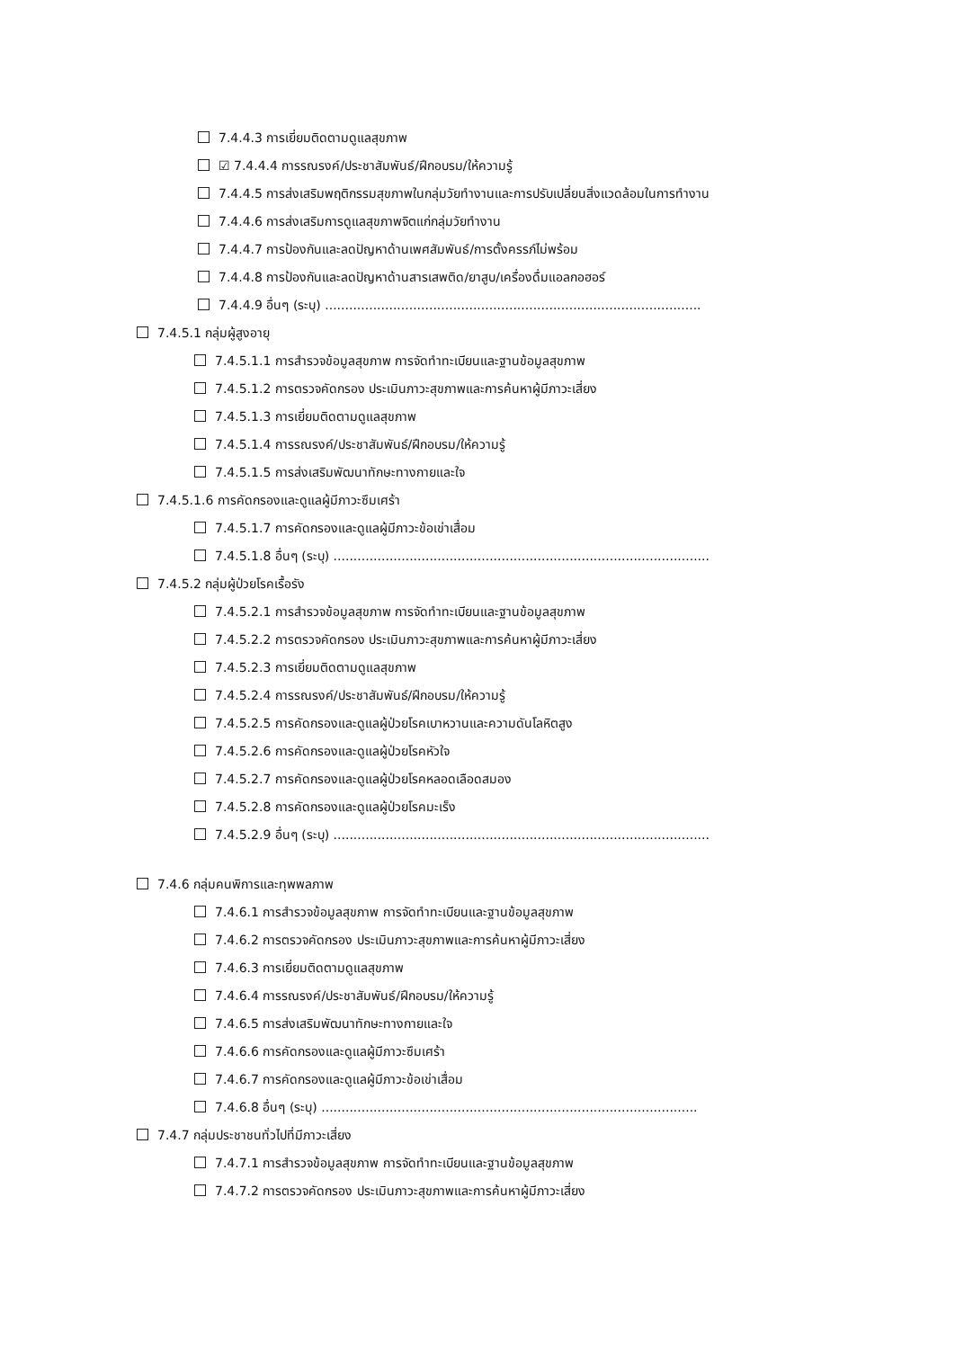7.4.4.3 การเยี่ยมติดตามดูแลสุขภาพ
☑ 7.4.4.4 การรณรงค์/ประชาสัมพันธ์/ฝึกอบรม/ให้ความรู้
7.4.4.5 การส่งเสริมพฤติกรรมสุขภาพในกลุ่มวัยทำงานและการปรับเปลี่ยนสิ่งแวดล้อมในการทำงาน
7.4.4.6 การส่งเสริมการดูแลสุขภาพจิตแก่กลุ่มวัยทำงาน
7.4.4.7 การป้องกันและลดปัญหาด้านเพศสัมพันธ์/การตั้งครรภ์ไม่พร้อม
7.4.4.8 การป้องกันและลดปัญหาด้านสารเสพติด/ยาสูบ/เครื่องดื่มแอลกอฮอร์
7.4.4.9 อื่นๆ (ระบุ) ..............................................................................................
7.4.5.1 กลุ่มผู้สูงอายุ
7.4.5.1.1 การสำรวจข้อมูลสุขภาพ การจัดทำทะเบียนและฐานข้อมูลสุขภาพ
7.4.5.1.2 การตรวจคัดกรอง ประเมินภาวะสุขภาพและการค้นหาผู้มีภาวะเสี่ยง
7.4.5.1.3 การเยี่ยมติดตามดูแลสุขภาพ
7.4.5.1.4 การรณรงค์/ประชาสัมพันธ์/ฝึกอบรม/ให้ความรู้
7.4.5.1.5 การส่งเสริมพัฒนาทักษะทางกายและใจ
7.4.5.1.6 การคัดกรองและดูแลผู้มีภาวะซึมเศร้า
7.4.5.1.7 การคัดกรองและดูแลผู้มีภาวะข้อเข่าเสื่อม
7.4.5.1.8 อื่นๆ (ระบุ) ..............................................................................................
7.4.5.2 กลุ่มผู้ป่วยโรคเรื้อรัง
7.4.5.2.1 การสำรวจข้อมูลสุขภาพ การจัดทำทะเบียนและฐานข้อมูลสุขภาพ
7.4.5.2.2 การตรวจคัดกรอง ประเมินภาวะสุขภาพและการค้นหาผู้มีภาวะเสี่ยง
7.4.5.2.3 การเยี่ยมติดตามดูแลสุขภาพ
7.4.5.2.4 การรณรงค์/ประชาสัมพันธ์/ฝึกอบรม/ให้ความรู้
7.4.5.2.5 การคัดกรองและดูแลผู้ป่วยโรคเบาหวานและความดันโลหิตสูง
7.4.5.2.6 การคัดกรองและดูแลผู้ป่วยโรคหัวใจ
7.4.5.2.7 การคัดกรองและดูแลผู้ป่วยโรคหลอดเลือดสมอง
7.4.5.2.8 การคัดกรองและดูแลผู้ป่วยโรคมะเร็ง
7.4.5.2.9 อื่นๆ (ระบุ) ..............................................................................................
7.4.6 กลุ่มคนพิการและทุพพลภาพ
7.4.6.1 การสำรวจข้อมูลสุขภาพ การจัดทำทะเบียนและฐานข้อมูลสุขภาพ
7.4.6.2 การตรวจคัดกรอง ประเมินภาวะสุขภาพและการค้นหาผู้มีภาวะเสี่ยง
7.4.6.3 การเยี่ยมติดตามดูแลสุขภาพ
7.4.6.4 การรณรงค์/ประชาสัมพันธ์/ฝึกอบรม/ให้ความรู้
7.4.6.5 การส่งเสริมพัฒนาทักษะทางกายและใจ
7.4.6.6 การคัดกรองและดูแลผู้มีภาวะซึมเศร้า
7.4.6.7 การคัดกรองและดูแลผู้มีภาวะข้อเข่าเสื่อม
7.4.6.8 อื่นๆ (ระบุ) ..............................................................................................
7.4.7 กลุ่มประชาชนทั่วไปที่มีภาวะเสี่ยง
7.4.7.1 การสำรวจข้อมูลสุขภาพ การจัดทำทะเบียนและฐานข้อมูลสุขภาพ
7.4.7.2 การตรวจคัดกรอง ประเมินภาวะสุขภาพและการค้นหาผู้มีภาวะเสี่ยง